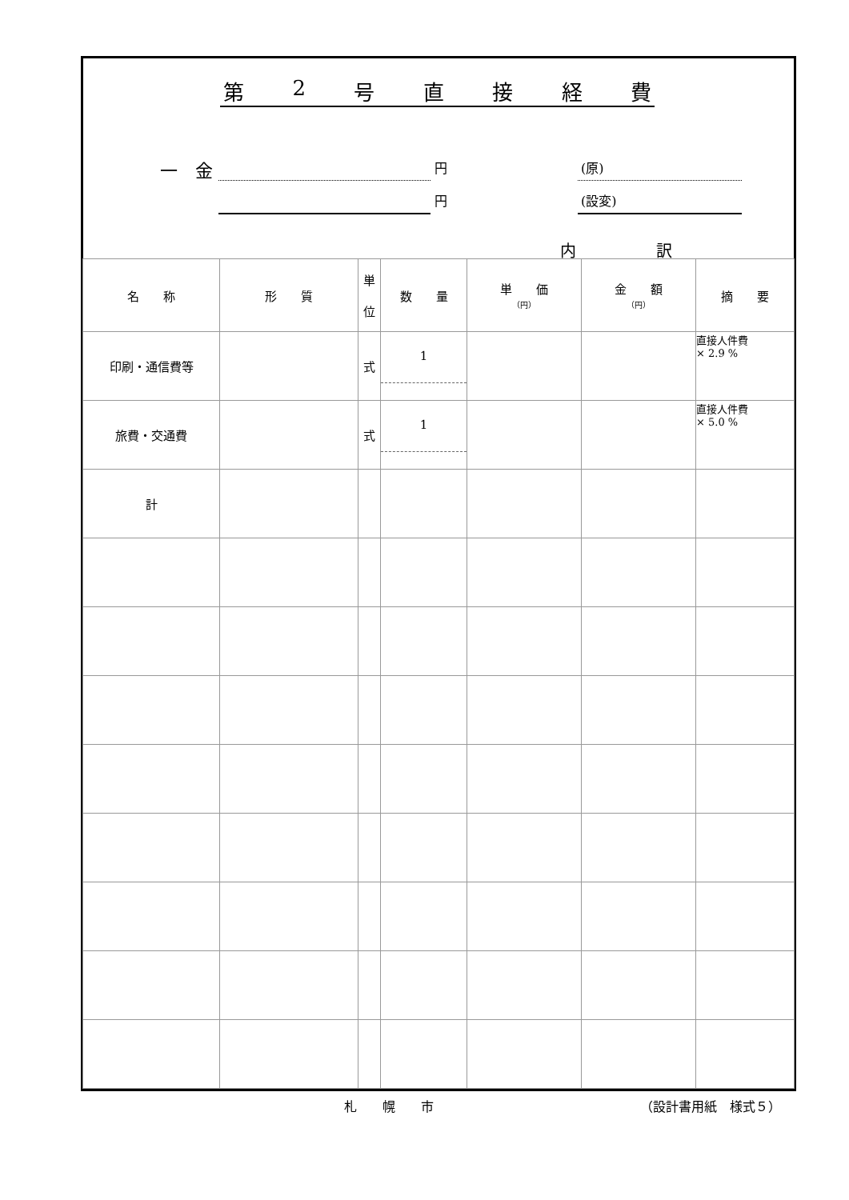第 2 号直接経費
一　金 円
円
(原)
(設変)
内　　　　　訳
| 名 称 | 形 質 | 単 位 | 数 量 | 単 価 （円） | 金 額 （円） | 摘 要 |
| --- | --- | --- | --- | --- | --- | --- |
| 印刷・通信費等 | | 式 | 1 | | | 直接人件費 × 2.9 % |
| 旅費・交通費 | | 式 | 1 | | | 直接人件費 × 5.0 % |
| 計 | | | | | | |
札　　幌　　市 （設計書用紙　様式５）